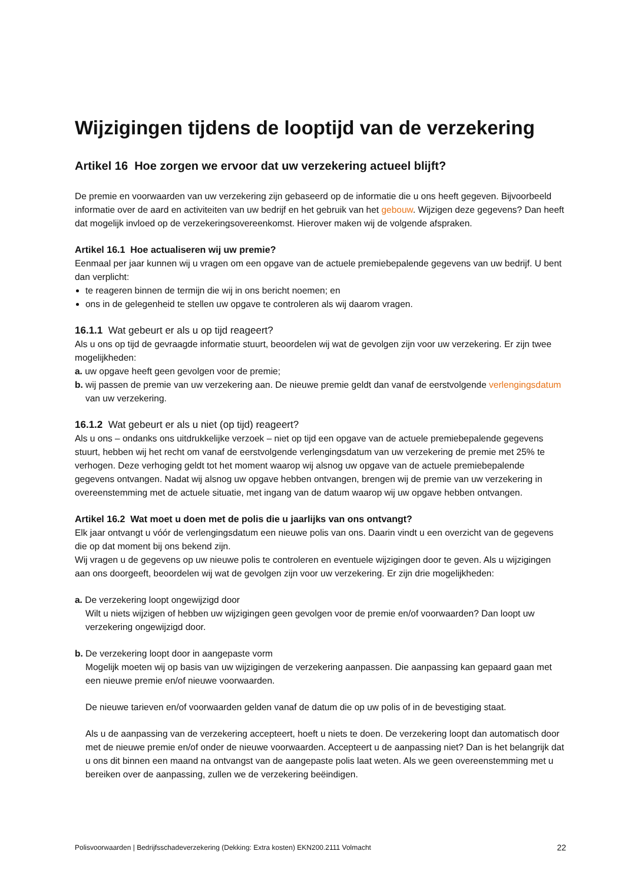Wijzigingen tijdens de looptijd van de verzekering
Artikel 16 Hoe zorgen we ervoor dat uw verzekering actueel blijft?
De premie en voorwaarden van uw verzekering zijn gebaseerd op de informatie die u ons heeft gegeven. Bijvoorbeeld informatie over de aard en activiteiten van uw bedrijf en het gebruik van het gebouw. Wijzigen deze gegevens? Dan heeft dat mogelijk invloed op de verzekeringsovereenkomst. Hierover maken wij de volgende afspraken.
Artikel 16.1 Hoe actualiseren wij uw premie?
Eenmaal per jaar kunnen wij u vragen om een opgave van de actuele premiebepalende gegevens van uw bedrijf. U bent dan verplicht:
te reageren binnen de termijn die wij in ons bericht noemen; en
ons in de gelegenheid te stellen uw opgave te controleren als wij daarom vragen.
16.1.1 Wat gebeurt er als u op tijd reageert?
Als u ons op tijd de gevraagde informatie stuurt, beoordelen wij wat de gevolgen zijn voor uw verzekering. Er zijn twee mogelijkheden:
a. uw opgave heeft geen gevolgen voor de premie;
b. wij passen de premie van uw verzekering aan. De nieuwe premie geldt dan vanaf de eerstvolgende verlengingsdatum van uw verzekering.
16.1.2 Wat gebeurt er als u niet (op tijd) reageert?
Als u ons – ondanks ons uitdrukkelijke verzoek – niet op tijd een opgave van de actuele premiebepalende gegevens stuurt, hebben wij het recht om vanaf de eerstvolgende verlengingsdatum van uw verzekering de premie met 25% te verhogen. Deze verhoging geldt tot het moment waarop wij alsnog uw opgave van de actuele premiebepalende gegevens ontvangen. Nadat wij alsnog uw opgave hebben ontvangen, brengen wij de premie van uw verzekering in overeenstemming met de actuele situatie, met ingang van de datum waarop wij uw opgave hebben ontvangen.
Artikel 16.2 Wat moet u doen met de polis die u jaarlijks van ons ontvangt?
Elk jaar ontvangt u vóór de verlengingsdatum een nieuwe polis van ons. Daarin vindt u een overzicht van de gegevens die op dat moment bij ons bekend zijn.
Wij vragen u de gegevens op uw nieuwe polis te controleren en eventuele wijzigingen door te geven. Als u wijzigingen aan ons doorgeeft, beoordelen wij wat de gevolgen zijn voor uw verzekering. Er zijn drie mogelijkheden:
a. De verzekering loopt ongewijzigd door
Wilt u niets wijzigen of hebben uw wijzigingen geen gevolgen voor de premie en/of voorwaarden? Dan loopt uw verzekering ongewijzigd door.
b. De verzekering loopt door in aangepaste vorm
Mogelijk moeten wij op basis van uw wijzigingen de verzekering aanpassen. Die aanpassing kan gepaard gaan met een nieuwe premie en/of nieuwe voorwaarden.
De nieuwe tarieven en/of voorwaarden gelden vanaf de datum die op uw polis of in de bevestiging staat.
Als u de aanpassing van de verzekering accepteert, hoeft u niets te doen. De verzekering loopt dan automatisch door met de nieuwe premie en/of onder de nieuwe voorwaarden. Accepteert u de aanpassing niet? Dan is het belangrijk dat u ons dit binnen een maand na ontvangst van de aangepaste polis laat weten. Als we geen overeenstemming met u bereiken over de aanpassing, zullen we de verzekering beëindigen.
Polisvoorwaarden | Bedrijfsschadeverzekering (Dekking: Extra kosten) EKN200.2111 Volmacht 22